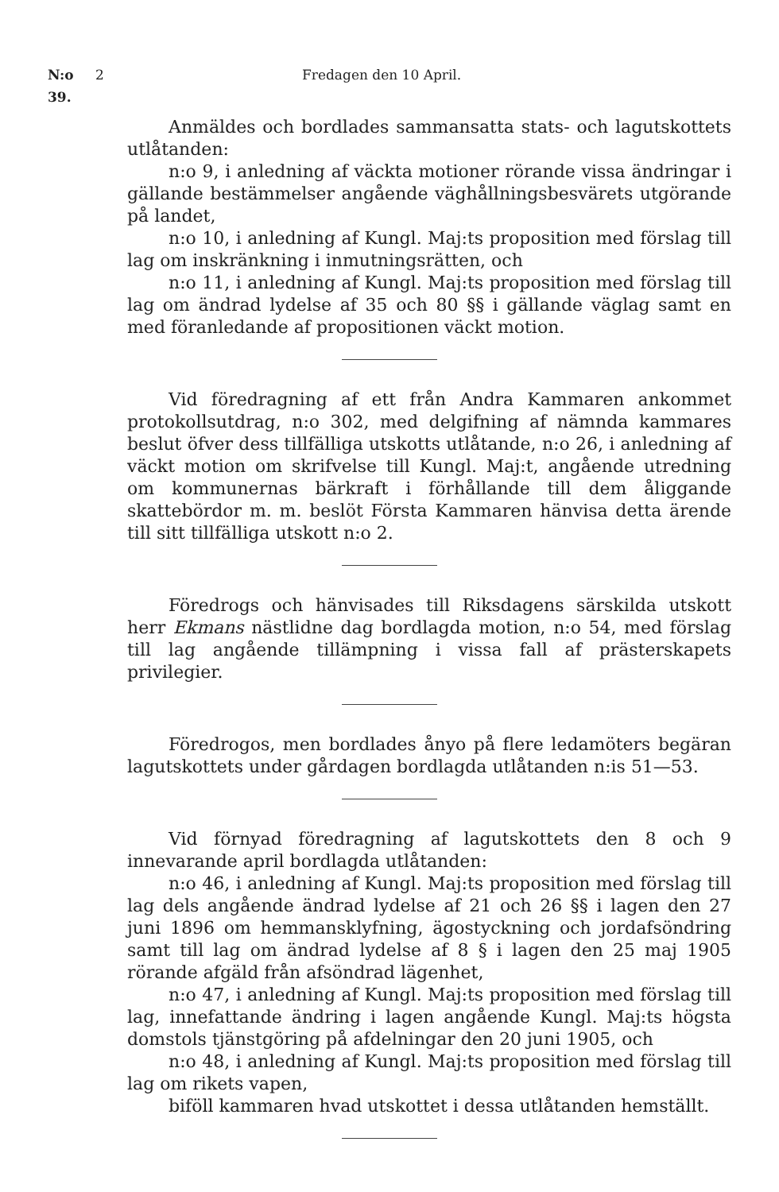N:o 39. 2 Fredagen den 10 April.
Anmäldes och bordlades sammansatta stats- och lagutskottets utlåtanden:
n:o 9, i anledning af väckta motioner rörande vissa ändringar i gällande bestämmelser angående väghållningsbesvärets utgörande på landet,
n:o 10, i anledning af Kungl. Maj:ts proposition med förslag till lag om inskränkning i inmutningsrätten, och
n:o 11, i anledning af Kungl. Maj:ts proposition med förslag till lag om ändrad lydelse af 35 och 80 §§ i gällande väglag samt en med föranledande af propositionen väckt motion.
Vid föredragning af ett från Andra Kammaren ankommet protokollsutdrag, n:o 302, med delgifning af nämnda kammares beslut öfver dess tillfälliga utskotts utlåtande, n:o 26, i anledning af väckt motion om skrifvelse till Kungl. Maj:t, angående utredning om kommunernas bärkraft i förhållande till dem åliggande skattebördor m. m. beslöt Första Kammaren hänvisa detta ärende till sitt tillfälliga utskott n:o 2.
Föredrogs och hänvisades till Riksdagens särskilda utskott herr Ekmans nästlidne dag bordlagda motion, n:o 54, med förslag till lag angående tillämpning i vissa fall af prästerskapets privilegier.
Föredrogos, men bordlades ånyo på flere ledamöters begäran lagutskottets under gårdagen bordlagda utlåtanden n:is 51—53.
Vid förnyad föredragning af lagutskottets den 8 och 9 innevarande april bordlagda utlåtanden:
n:o 46, i anledning af Kungl. Maj:ts proposition med förslag till lag dels angående ändrad lydelse af 21 och 26 §§ i lagen den 27 juni 1896 om hemmansklyfning, ägostyckning och jordafsöndring samt till lag om ändrad lydelse af 8 § i lagen den 25 maj 1905 rörande afgäld från afsöndrad lägenhet,
n:o 47, i anledning af Kungl. Maj:ts proposition med förslag till lag, innefattande ändring i lagen angående Kungl. Maj:ts högsta domstols tjänstgöring på afdelningar den 20 juni 1905, och
n:o 48, i anledning af Kungl. Maj:ts proposition med förslag till lag om rikets vapen,
biföll kammaren hvad utskottet i dessa utlåtanden hemställt.